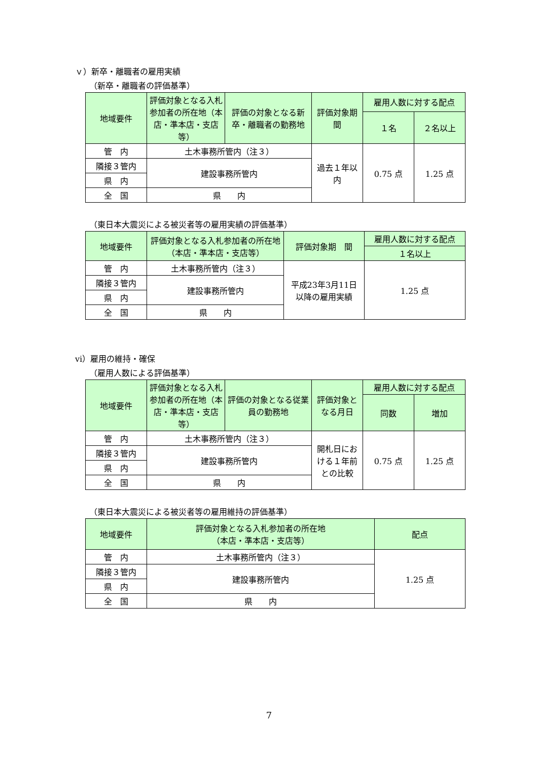ｖ）新卒・離職者の雇用実績
（新卒・離職者の評価基準）
| 地域要件 | 評価対象となる入札参加者の所在地（本店・準本店・支店等） | 評価の対象となる新卒・離職者の勤務地 | 評価対象期 間 | 雇用人数に対する配点 | |
| --- | --- | --- | --- | --- | --- |
| | | | | １名 | ２名以上 |
| 管 内 | 土木事務所管内（注３） | | 過去１年以内 | 0.75 点 | 1.25 点 |
| 隣接３管内 | 建設事務所管内 | | | | |
| 県 内 | | | | | |
| 全 国 | 県 内 | | | | |
（東日本大震災による被災者等の雇用実績の評価基準）
| 地域要件 | 評価対象となる入札参加者の所在地（本店・準本店・支店等） | 評価対象期 間 | 雇用人数に対する配点 |
| --- | --- | --- | --- |
| | | | １名以上 |
| 管 内 | 土木事務所管内（注３） | 平成23年3月11日 以降の雇用実績 | 1.25 点 |
| 隣接３管内 | 建設事務所管内 | | |
| 県 内 | | | |
| 全 国 | 県 内 | | |
ⅵ）雇用の維持・確保
（雇用人数による評価基準）
| 地域要件 | 評価対象となる入札参加者の所在地（本店・準本店・支店等） | 評価の対象となる従業員の勤務地 | 評価対象となる月日 | 雇用人数に対する配点 | |
| --- | --- | --- | --- | --- | --- |
| | | | | 同数 | 増加 |
| 管 内 | 土木事務所管内（注３） | | 開札日における１年前との比較 | 0.75 点 | 1.25 点 |
| 隣接３管内 | 建設事務所管内 | | | | |
| 県 内 | | | | | |
| 全 国 | 県 内 | | | | |
（東日本大震災による被災者等の雇用維持の評価基準）
| 地域要件 | 評価対象となる入札参加者の所在地 （本店・準本店・支店等） | 配点 |
| --- | --- | --- |
| 管 内 | 土木事務所管内（注３） | 1.25 点 |
| 隣接３管内 | 建設事務所管内 | |
| 県 内 | | |
| 全 国 | 県 内 | |
7